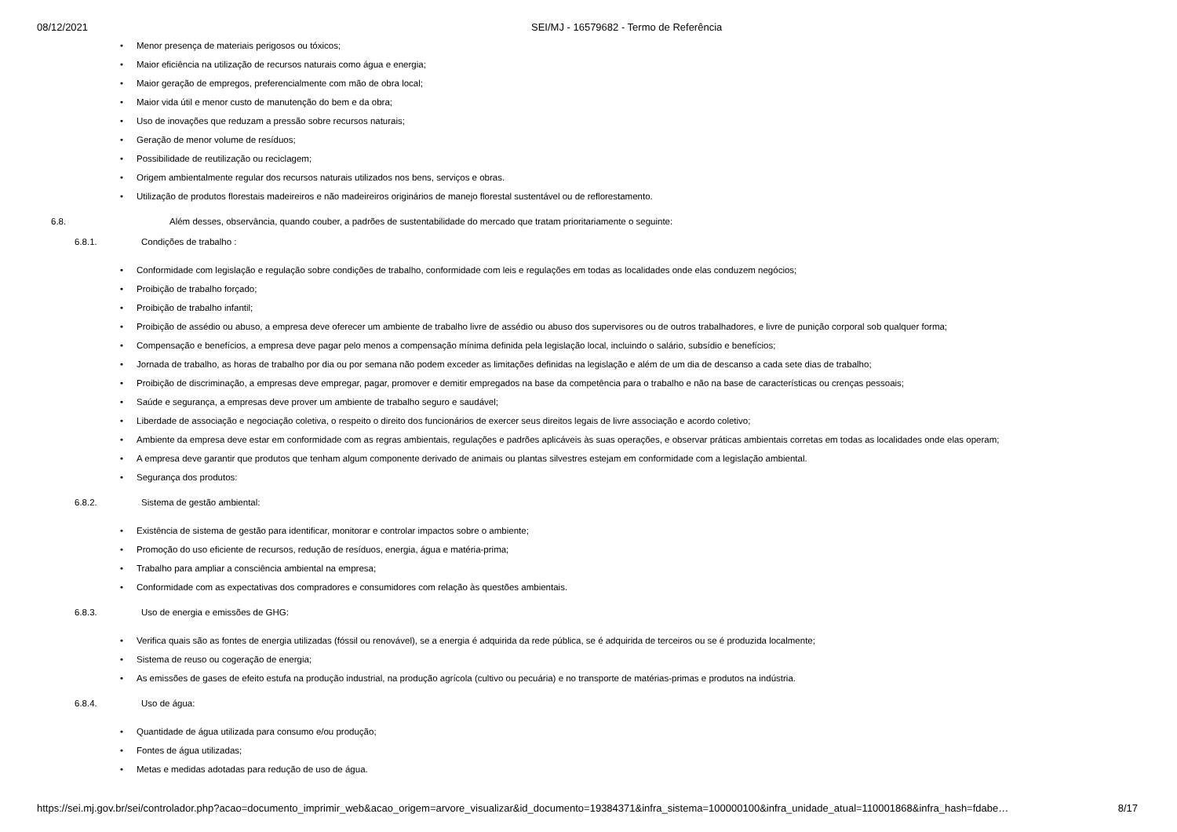08/12/2021 SEI/MJ - 16579682 - Termo de Referência
Menor presença de materiais perigosos ou tóxicos;
Maior eficiência na utilização de recursos naturais como água e energia;
Maior geração de empregos, preferencialmente com mão de obra local;
Maior vida útil e menor custo de manutenção do bem e da obra;
Uso de inovações que reduzam a pressão sobre recursos naturais;
Geração de menor volume de resíduos;
Possibilidade de reutilização ou reciclagem;
Origem ambientalmente regular dos recursos naturais utilizados nos bens, serviços e obras.
Utilização de produtos florestais madeireiros e não madeireiros originários de manejo florestal sustentável ou de reflorestamento.
6.8. Além desses, observância, quando couber, a padrões de sustentabilidade do mercado que tratam prioritariamente o seguinte:
6.8.1. Condições de trabalho :
Conformidade com legislação e regulação sobre condições de trabalho, conformidade com leis e regulações em todas as localidades onde elas conduzem negócios;
Proibição de trabalho forçado;
Proibição de trabalho infantil;
Proibição de assédio ou abuso, a empresa deve oferecer um ambiente de trabalho livre de assédio ou abuso dos supervisores ou de outros trabalhadores, e livre de punição corporal sob qualquer forma;
Compensação e benefícios, a empresa deve pagar pelo menos a compensação mínima definida pela legislação local, incluindo o salário, subsídio e benefícios;
Jornada de trabalho, as horas de trabalho por dia ou por semana não podem exceder as limitações definidas na legislação e além de um dia de descanso a cada sete dias de trabalho;
Proibição de discriminação, a empresas deve empregar, pagar, promover e demitir empregados na base da competência para o trabalho e não na base de características ou crenças pessoais;
Saúde e segurança, a empresas deve prover um ambiente de trabalho seguro e saudável;
Liberdade de associação e negociação coletiva, o respeito o direito dos funcionários de exercer seus direitos legais de livre associação e acordo coletivo;
Ambiente da empresa deve estar em conformidade com as regras ambientais, regulações e padrões aplicáveis às suas operações, e observar práticas ambientais corretas em todas as localidades onde elas operam;
A empresa deve garantir que produtos que tenham algum componente derivado de animais ou plantas silvestres estejam em conformidade com a legislação ambiental.
Segurança dos produtos:
6.8.2. Sistema de gestão ambiental:
Existência de sistema de gestão para identificar, monitorar e controlar impactos sobre o ambiente;
Promoção do uso eficiente de recursos, redução de resíduos, energia, água e matéria-prima;
Trabalho para ampliar a consciência ambiental na empresa;
Conformidade com as expectativas dos compradores e consumidores com relação às questões ambientais.
6.8.3. Uso de energia e emissões de GHG:
Verifica quais são as fontes de energia utilizadas (fóssil ou renovável), se a energia é adquirida da rede pública, se é adquirida de terceiros ou se é produzida localmente;
Sistema de reuso ou cogeração de energia;
As emissões de gases de efeito estufa na produção industrial, na produção agrícola (cultivo ou pecuária) e no transporte de matérias-primas e produtos na indústria.
6.8.4. Uso de água:
Quantidade de água utilizada para consumo e/ou produção;
Fontes de água utilizadas;
Metas e medidas adotadas para redução de uso de água.
https://sei.mj.gov.br/sei/controlador.php?acao=documento_imprimir_web&acao_origem=arvore_visualizar&id_documento=19384371&infra_sistema=100000100&infra_unidade_atual=110001868&infra_hash=fdabe… 8/17